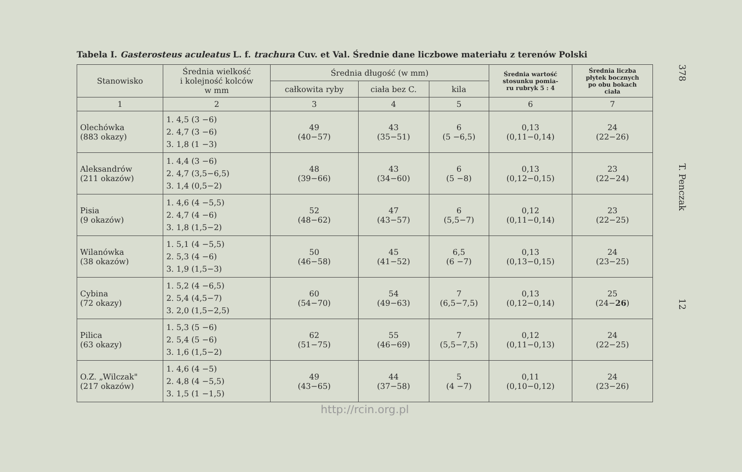Tabela I. Gasterosteus aculeatus L. f. trachura Cuv. et Val. Średnie dane liczbowe materiału z terenów Polski
| Stanowisko | Średnia wielkość i kolejność kolców w mm | Średnia długość (w mm) | | | Średnia wartość stosunku pomia- ru rubryk 5 : 4 | Średnia liczba płytek bocznych po obu bokach ciała |
| --- | --- | --- | --- | --- | --- | --- |
| | | całkowita ryby | ciała bez C. | kila | | |
| 1 | 2 | 3 | 4 | 5 | 6 | 7 |
| Olechówka (883 okazy) | 1. 4,5 (3 −6) 2. 4,7 (3 −6) 3. 1,8 (1 −3) | 49 (40−57) | 43 (35−51) | 6 (5 −6,5) | 0,13 (0,11−0,14) | 24 (22−26) |
| Aleksandrów (211 okazów) | 1. 4,4 (3 −6) 2. 4,7 (3,5−6,5) 3. 1,4 (0,5−2) | 48 (39−66) | 43 (34−60) | 6 (5 −8) | 0,13 (0,12−0,15) | 23 (22−24) |
| Pisia (9 okazów) | 1. 4,6 (4 −5,5) 2. 4,7 (4 −6) 3. 1,8 (1,5−2) | 52 (48−62) | 47 (43−57) | 6 (5,5−7) | 0,12 (0,11−0,14) | 23 (22−25) |
| Wilanówka (38 okazów) | 1. 5,1 (4 −5,5) 2. 5,3 (4 −6) 3. 1,9 (1,5−3) | 50 (46−58) | 45 (41−52) | 6,5 (6 −7) | 0,13 (0,13−0,15) | 24 (23−25) |
| Cybina (72 okazy) | 1. 5,2 (4 −6,5) 2. 5,4 (4,5−7) 3. 2,0 (1,5−2,5) | 60 (54−70) | 54 (49−63) | 7 (6,5−7,5) | 0,13 (0,12−0,14) | 25 (24− 26 ) |
| Pilica (63 okazy) | 1. 5,3 (5 −6) 2. 5,4 (5 −6) 3. 1,6 (1,5−2) | 62 (51−75) | 55 (46−69) | 7 (5,5−7,5) | 0,12 (0,11−0,13) | 24 (22−25) |
| O.Z. „Wilczak" (217 okazów) | 1. 4,6 (4 −5) 2. 4,8 (4 −5,5) 3. 1,5 (1 −1,5) | 49 (43−65) | 44 (37−58) | 5 (4 −7) | 0,11 (0,10−0,12) | 24 (23−26) |
http://rcin.org.pl
378 T. Penczak 12